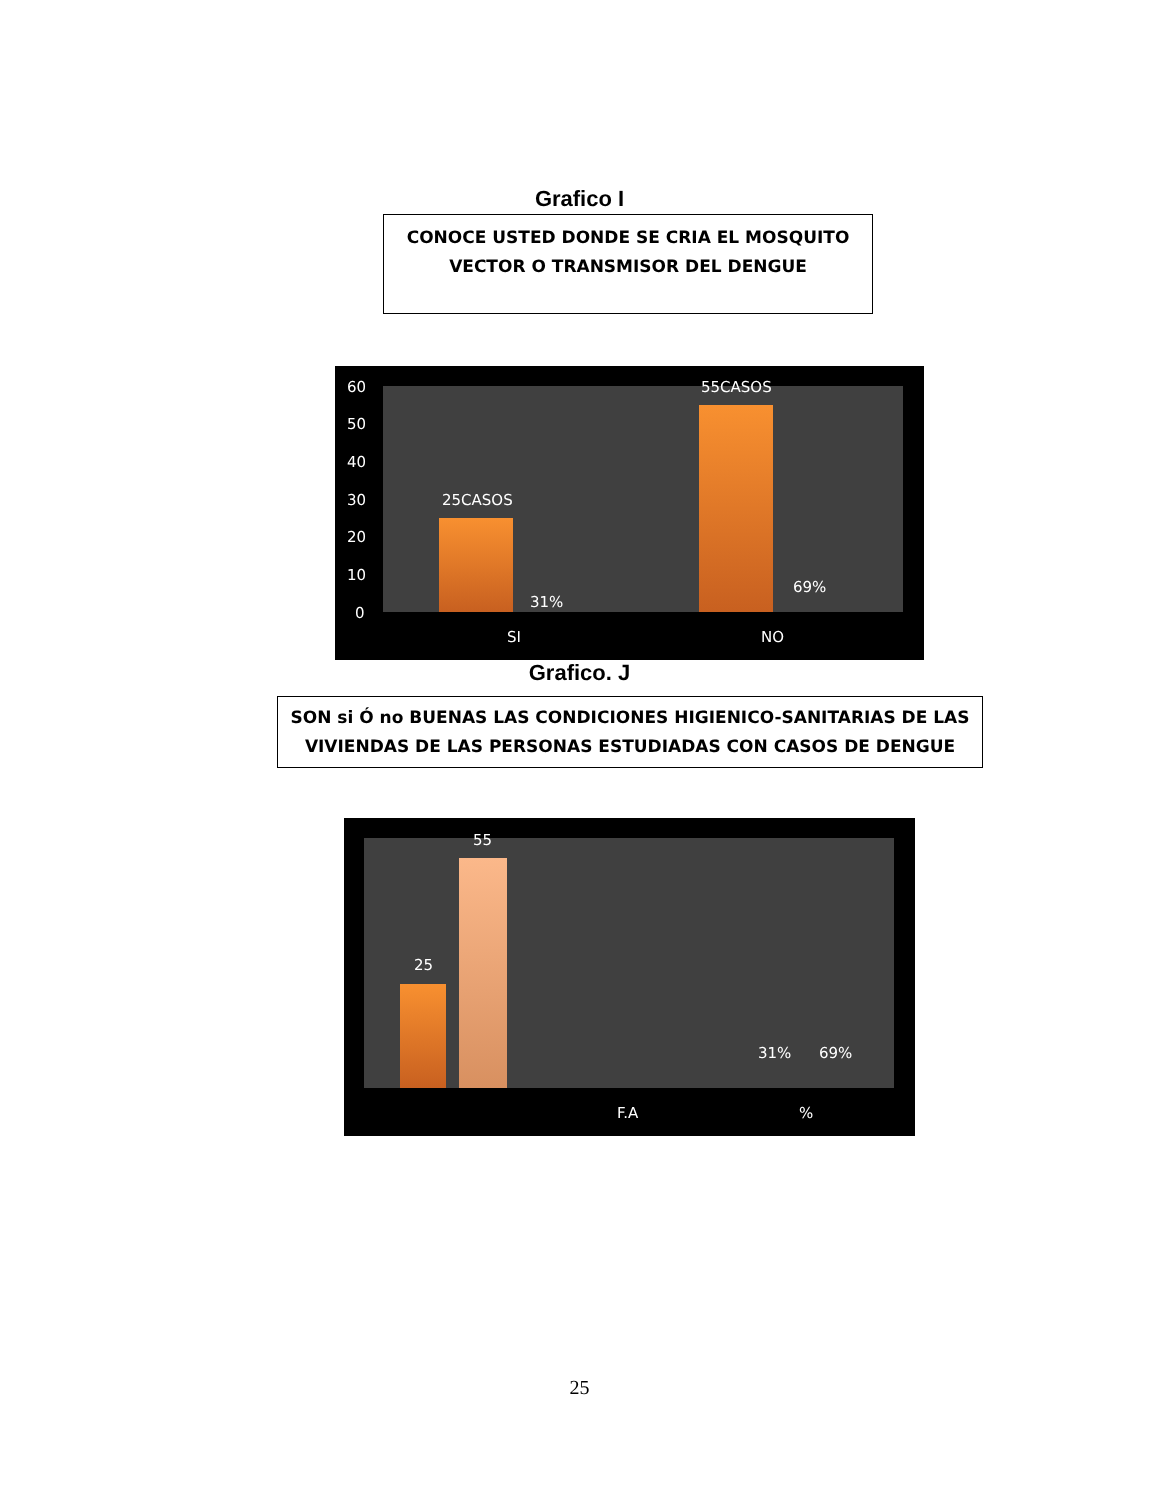Grafico I
CONOCE USTED DONDE SE CRIA EL MOSQUITO
VECTOR O TRANSMISOR DEL DENGUE
60
50
40
30
20
10
0
25CASOS
31%
55CASOS
69%
SI NO
Grafico. J
SON si Ó no BUENAS LAS CONDICIONES HIGIENICO-SANITARIAS DE LAS
VIVIENDAS DE LAS PERSONAS ESTUDIADAS CON CASOS DE DENGUE
25
55
31% 69%
F.A %
25